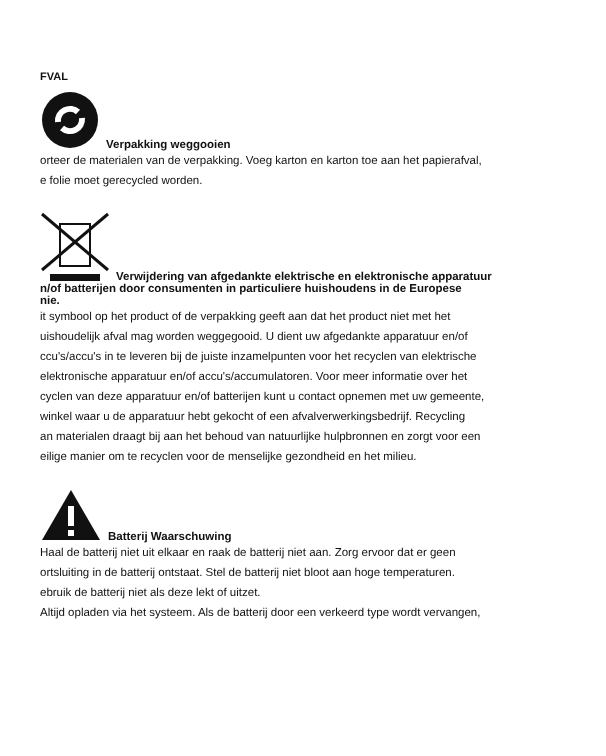FVAL
Verpakking weggooien
orteer de materialen van de verpakking. Voeg karton en karton toe aan het papierafval,
e folie moet gerecycled worden.
Verwijdering van afgedankte elektrische en elektronische apparatuur
n/of batterijen door consumenten in particuliere huishoudens in de Europese
nie.
it symbool op het product of de verpakking geeft aan dat het product niet met het
uishoudelijk afval mag worden weggegooid. U dient uw afgedankte apparatuur en/of
ccu's/accu's in te leveren bij de juiste inzamelpunten voor het recyclen van elektrische
elektronische apparatuur en/of accu's/accumulatoren. Voor meer informatie over het
cyclen van deze apparatuur en/of batterijen kunt u contact opnemen met uw gemeente,
winkel waar u de apparatuur hebt gekocht of een afvalverwerkingsbedrijf. Recycling
an materialen draagt bij aan het behoud van natuurlijke hulpbronnen en zorgt voor een
eilige manier om te recyclen voor de menselijke gezondheid en het milieu.
Batterij Waarschuwing
Haal de batterij niet uit elkaar en raak de batterij niet aan. Zorg ervoor dat er geen
ortsluiting in de batterij ontstaat. Stel de batterij niet bloot aan hoge temperaturen.
ebruik de batterij niet als deze lekt of uitzet.
Altijd opladen via het systeem. Als de batterij door een verkeerd type wordt vervangen,